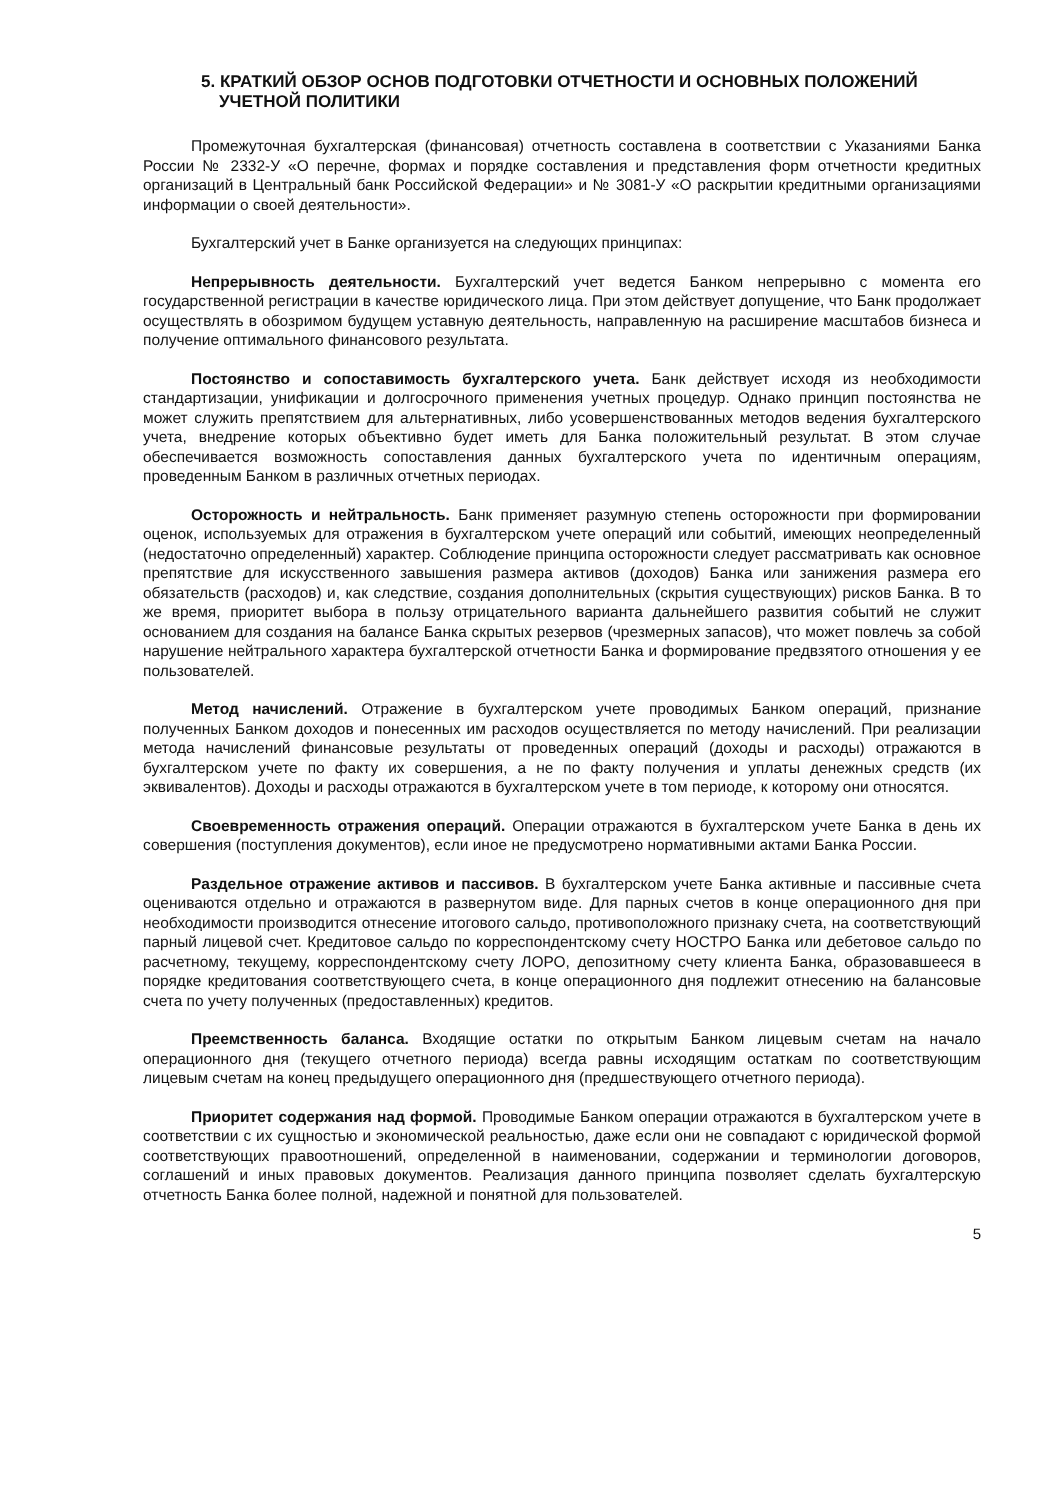5. КРАТКИЙ ОБЗОР ОСНОВ ПОДГОТОВКИ ОТЧЕТНОСТИ И ОСНОВНЫХ ПОЛОЖЕНИЙ
УЧЕТНОЙ ПОЛИТИКИ
Промежуточная бухгалтерская (финансовая) отчетность составлена в соответствии с Указаниями Банка России № 2332-У «О перечне, формах и порядке составления и представления форм отчетности кредитных организаций в Центральный банк Российской Федерации» и № 3081-У «О раскрытии кредитными организациями информации о своей деятельности».
Бухгалтерский учет в Банке организуется на следующих принципах:
Непрерывность деятельности. Бухгалтерский учет ведется Банком непрерывно с момента его государственной регистрации в качестве юридического лица. При этом действует допущение, что Банк продолжает осуществлять в обозримом будущем уставную деятельность, направленную на расширение масштабов бизнеса и получение оптимального финансового результата.
Постоянство и сопоставимость бухгалтерского учета. Банк действует исходя из необходимости стандартизации, унификации и долгосрочного применения учетных процедур. Однако принцип постоянства не может служить препятствием для альтернативных, либо усовершенствованных методов ведения бухгалтерского учета, внедрение которых объективно будет иметь для Банка положительный результат. В этом случае обеспечивается возможность сопоставления данных бухгалтерского учета по идентичным операциям, проведенным Банком в различных отчетных периодах.
Осторожность и нейтральность. Банк применяет разумную степень осторожности при формировании оценок, используемых для отражения в бухгалтерском учете операций или событий, имеющих неопределенный (недостаточно определенный) характер. Соблюдение принципа осторожности следует рассматривать как основное препятствие для искусственного завышения размера активов (доходов) Банка или занижения размера его обязательств (расходов) и, как следствие, создания дополнительных (скрытия существующих) рисков Банка. В то же время, приоритет выбора в пользу отрицательного варианта дальнейшего развития событий не служит основанием для создания на балансе Банка скрытых резервов (чрезмерных запасов), что может повлечь за собой нарушение нейтрального характера бухгалтерской отчетности Банка и формирование предвзятого отношения у ее пользователей.
Метод начислений. Отражение в бухгалтерском учете проводимых Банком операций, признание полученных Банком доходов и понесенных им расходов осуществляется по методу начислений. При реализации метода начислений финансовые результаты от проведенных операций (доходы и расходы) отражаются в бухгалтерском учете по факту их совершения, а не по факту получения и уплаты денежных средств (их эквивалентов). Доходы и расходы отражаются в бухгалтерском учете в том периоде, к которому они относятся.
Своевременность отражения операций. Операции отражаются в бухгалтерском учете Банка в день их совершения (поступления документов), если иное не предусмотрено нормативными актами Банка России.
Раздельное отражение активов и пассивов. В бухгалтерском учете Банка активные и пассивные счета оцениваются отдельно и отражаются в развернутом виде. Для парных счетов в конце операционного дня при необходимости производится отнесение итогового сальдо, противоположного признаку счета, на соответствующий парный лицевой счет. Кредитовое сальдо по корреспондентскому счету НОСТРО Банка или дебетовое сальдо по расчетному, текущему, корреспондентскому счету ЛОРО, депозитному счету клиента Банка, образовавшееся в порядке кредитования соответствующего счета, в конце операционного дня подлежит отнесению на балансовые счета по учету полученных (предоставленных) кредитов.
Преемственность баланса. Входящие остатки по открытым Банком лицевым счетам на начало операционного дня (текущего отчетного периода) всегда равны исходящим остаткам по соответствующим лицевым счетам на конец предыдущего операционного дня (предшествующего отчетного периода).
Приоритет содержания над формой. Проводимые Банком операции отражаются в бухгалтерском учете в соответствии с их сущностью и экономической реальностью, даже если они не совпадают с юридической формой соответствующих правоотношений, определенной в наименовании, содержании и терминологии договоров, соглашений и иных правовых документов. Реализация данного принципа позволяет сделать бухгалтерскую отчетность Банка более полной, надежной и понятной для пользователей.
5